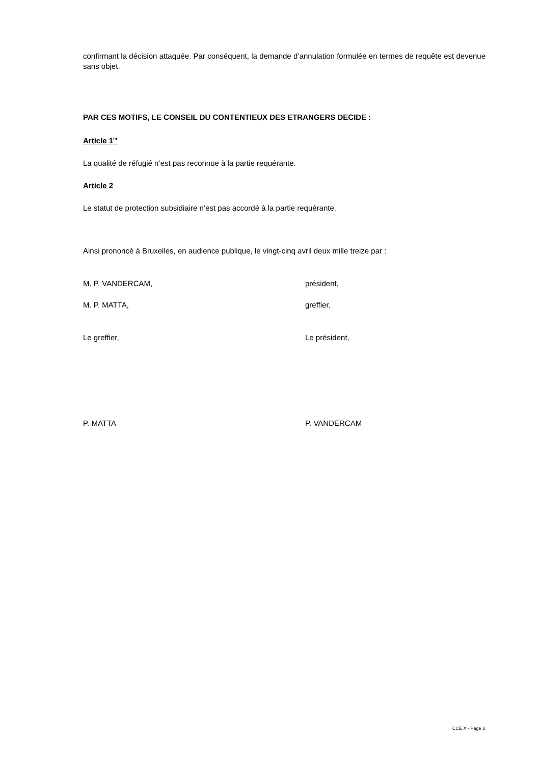confirmant la décision attaquée. Par conséquent, la demande d’annulation formulée en termes de requête est devenue sans objet.
PAR CES MOTIFS, LE CONSEIL DU CONTENTIEUX DES ETRANGERS DECIDE :
Article 1<sup>er</sup>
La qualité de réfugié n’est pas reconnue à la partie requérante.
Article 2
Le statut de protection subsidiaire n’est pas accordé à la partie requérante.
Ainsi prononcé à Bruxelles, en audience publique, le vingt-cinq avril deux mille treize par :
M. P. VANDERCAM, président,
M. P. MATTA, greffier.
Le greffier, Le président,
P. MATTA P. VANDERCAM
CCE X - Page 3